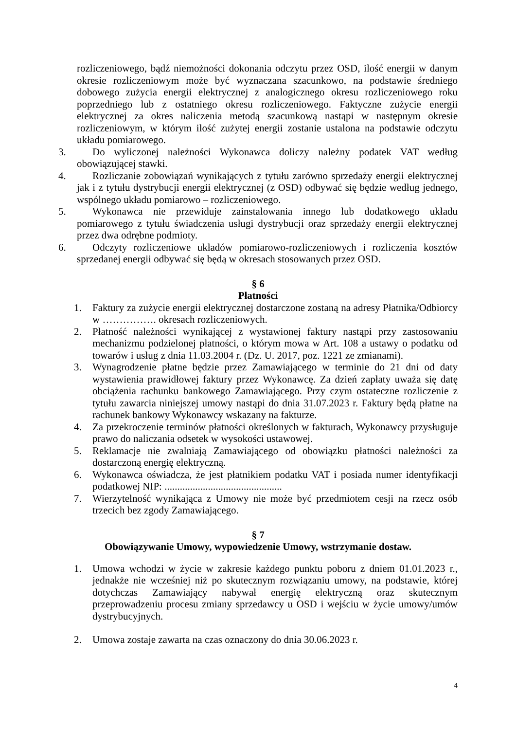rozliczeniowego, bądź niemożności dokonania odczytu przez OSD, ilość energii w danym okresie rozliczeniowym może być wyznaczana szacunkowo, na podstawie średniego dobowego zużycia energii elektrycznej z analogicznego okresu rozliczeniowego roku poprzedniego lub z ostatniego okresu rozliczeniowego. Faktyczne zużycie energii elektrycznej za okres naliczenia metodą szacunkową nastąpi w następnym okresie rozliczeniowym, w którym ilość zużytej energii zostanie ustalona na podstawie odczytu układu pomiarowego.
3. Do wyliczonej należności Wykonawca doliczy należny podatek VAT według obowiązującej stawki.
4. Rozliczanie zobowiązań wynikających z tytułu zarówno sprzedaży energii elektrycznej jak i z tytułu dystrybucji energii elektrycznej (z OSD) odbywać się będzie według jednego, wspólnego układu pomiarowo – rozliczeniowego.
5. Wykonawca nie przewiduje zainstalowania innego lub dodatkowego układu pomiarowego z tytułu świadczenia usługi dystrybucji oraz sprzedaży energii elektrycznej przez dwa odrębne podmioty.
6. Odczyty rozliczeniowe układów pomiarowo-rozliczeniowych i rozliczenia kosztów sprzedanej energii odbywać się będą w okresach stosowanych przez OSD.
§ 6
Płatności
1. Faktury za zużycie energii elektrycznej dostarczone zostaną na adresy Płatnika/Odbiorcy w ……………. okresach rozliczeniowych.
2. Płatność należności wynikającej z wystawionej faktury nastąpi przy zastosowaniu mechanizmu podzielonej płatności, o którym mowa w Art. 108 a ustawy o podatku od towarów i usług z dnia 11.03.2004 r. (Dz. U. 2017, poz. 1221 ze zmianami).
3. Wynagrodzenie płatne będzie przez Zamawiającego w terminie do 21 dni od daty wystawienia prawidłowej faktury przez Wykonawcę. Za dzień zapłaty uważa się datę obciążenia rachunku bankowego Zamawiającego. Przy czym ostateczne rozliczenie z tytułu zawarcia niniejszej umowy nastąpi do dnia 31.07.2023 r. Faktury będą płatne na rachunek bankowy Wykonawcy wskazany na fakturze.
4. Za przekroczenie terminów płatności określonych w fakturach, Wykonawcy przysługuje prawo do naliczania odsetek w wysokości ustawowej.
5. Reklamacje nie zwalniają Zamawiającego od obowiązku płatności należności za dostarczoną energię elektryczną.
6. Wykonawca oświadcza, że jest płatnikiem podatku VAT i posiada numer identyfikacji podatkowej NIP: ..............................................
7. Wierzytelność wynikająca z Umowy nie może być przedmiotem cesji na rzecz osób trzecich bez zgody Zamawiającego.
§ 7
Obowiązywanie Umowy, wypowiedzenie Umowy, wstrzymanie dostaw.
1. Umowa wchodzi w życie w zakresie każdego punktu poboru z dniem 01.01.2023 r., jednakże nie wcześniej niż po skutecznym rozwiązaniu umowy, na podstawie, której dotychczas Zamawiający nabywał energię elektryczną oraz skutecznym przeprowadzeniu procesu zmiany sprzedawcy u OSD i wejściu w życie umowy/umów dystrybucyjnych.
2. Umowa zostaje zawarta na czas oznaczony do dnia 30.06.2023 r.
4